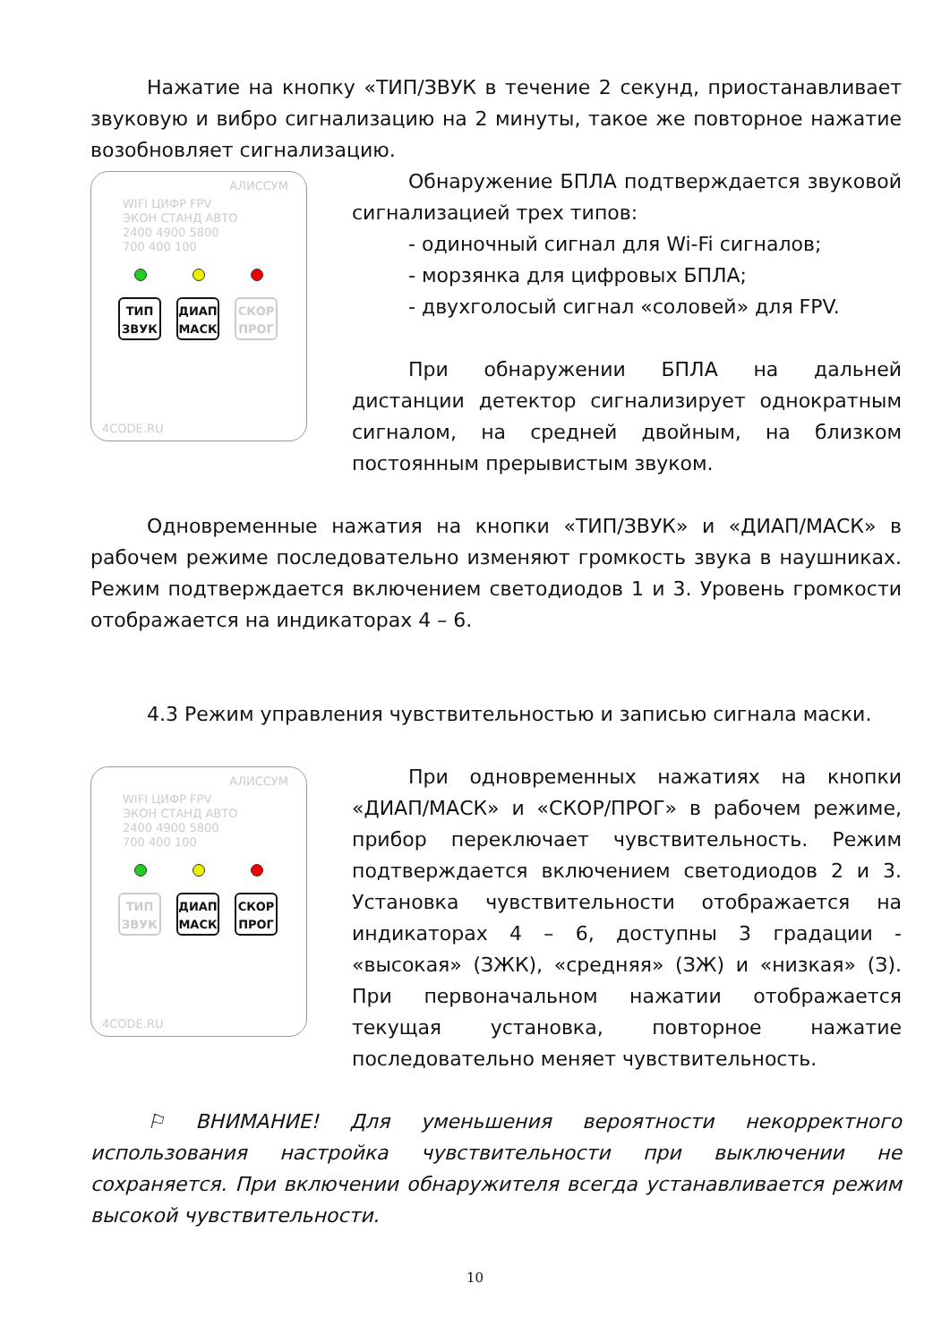Нажатие на кнопку «ТИП/ЗВУК в течение 2 секунд, приостанавливает звуковую и вибро сигнализацию на 2 минуты, такое же повторное нажатие возобновляет сигнализацию.
АЛИССУМ
WIFI ЦИФР FPV
ЭКОН СТАНД АВТО
2400 4900 5800
700 400 100
ТИП
ЗВУК
ДИАП
МАСК
СКОР
ПРОГ
4CODE.RU
Обнаружение БПЛА подтверждается звуковой сигнализацией трех типов:
- одиночный сигнал для Wi-Fi сигналов;
- морзянка для цифровых БПЛА;
- двухголосый сигнал «соловей» для FPV.
При обнаружении БПЛА на дальней дистанции детектор сигнализирует однократным сигналом, на средней двойным, на близком постоянным прерывистым звуком.
Одновременные нажатия на кнопки «ТИП/ЗВУК» и «ДИАП/МАСК» в рабочем режиме последовательно изменяют громкость звука в наушниках. Режим подтверждается включением светодиодов 1 и 3. Уровень громкости отображается на индикаторах 4 – 6.
4.3 Режим управления чувствительностью и записью сигнала маски.
АЛИССУМ
WIFI ЦИФР FPV
ЭКОН СТАНД АВТО
2400 4900 5800
700 400 100
ТИП
ЗВУК
ДИАП
МАСК
СКОР
ПРОГ
4CODE.RU
При одновременных нажатиях на кнопки «ДИАП/МАСК» и «СКОР/ПРОГ» в рабочем режиме, прибор переключает чувствительность. Режим подтверждается включением светодиодов 2 и 3. Установка чувствительности отображается на индикаторах 4 – 6, доступны 3 градации - «высокая» (ЗЖК), «средняя» (ЗЖ) и «низкая» (З). При первоначальном нажатии отображается текущая установка, повторное нажатие последовательно меняет чувствительность.
⚐ ВНИМАНИЕ! Для уменьшения вероятности некорректного использования настройка чувствительности при выключении не сохраняется. При включении обнаружителя всегда устанавливается режим высокой чувствительности.
10